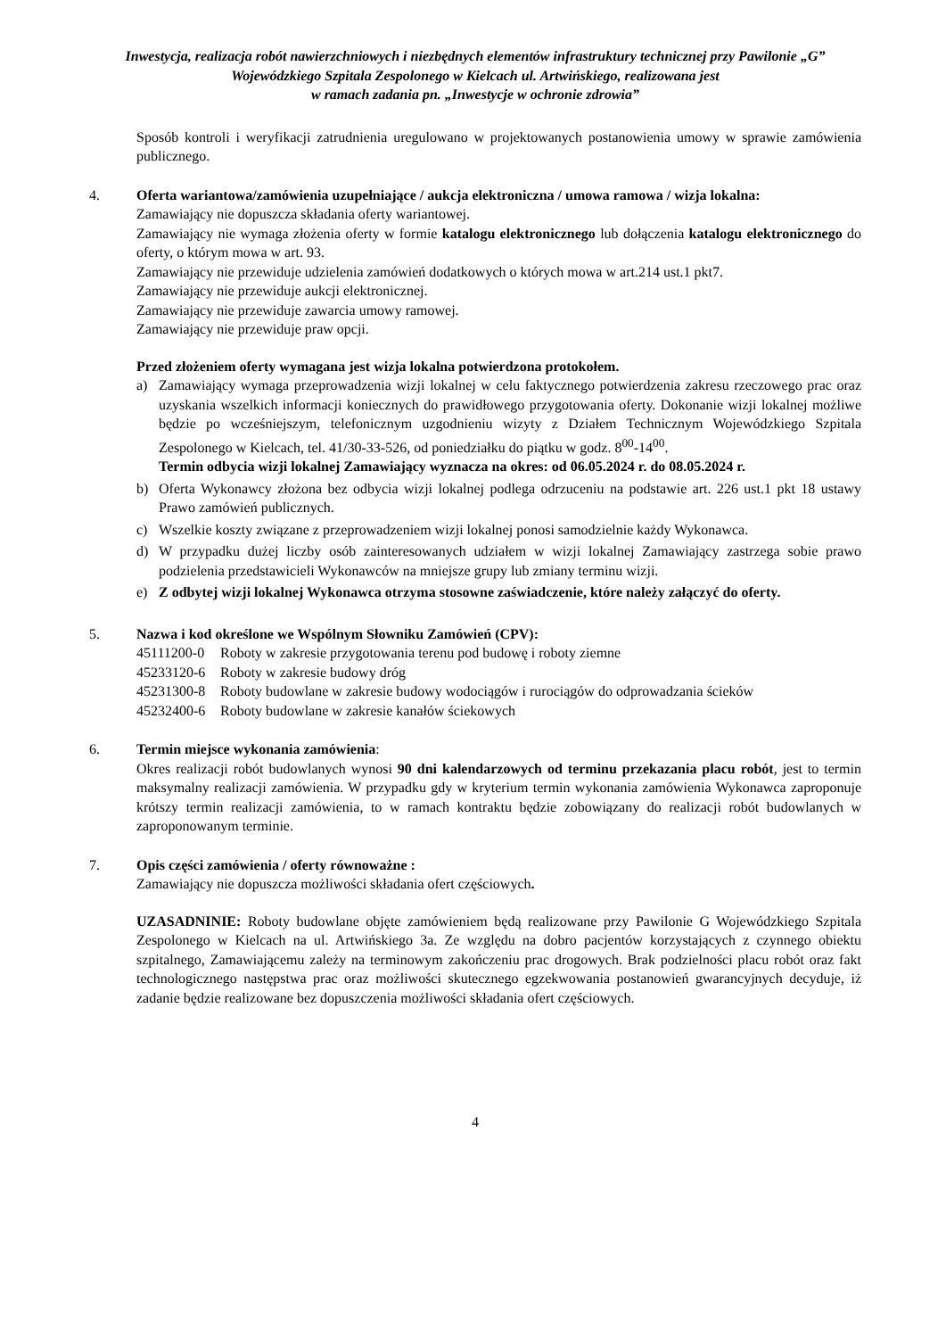Inwestycja, realizacja robót nawierzchniowych i niezbędnych elementów infrastruktury technicznej przy Pawilonie „G” Wojewódzkiego Szpitala Zespolonego w Kielcach ul. Artwińskiego, realizowana jest
w ramach zadania pn. „Inwestycje w ochronie zdrowia”
Sposób kontroli i weryfikacji zatrudnienia uregulowano w projektowanych postanowienia umowy w sprawie zamówienia publicznego.
4. Oferta wariantowa/zamówienia uzupełniające / aukcja elektroniczna / umowa ramowa / wizja lokalna:
Zamawiający nie dopuszcza składania oferty wariantowej.
Zamawiający nie wymaga złożenia oferty w formie katalogu elektronicznego lub dołączenia katalogu elektronicznego do oferty, o którym mowa w art. 93.
Zamawiający nie przewiduje udzielenia zamówień dodatkowych o których mowa w art.214 ust.1 pkt7.
Zamawiający nie przewiduje aukcji elektronicznej.
Zamawiający nie przewiduje zawarcia umowy ramowej.
Zamawiający nie przewiduje praw opcji.
Przed złożeniem oferty wymagana jest wizja lokalna potwierdzona protokołem.
a) Zamawiający wymaga przeprowadzenia wizji lokalnej w celu faktycznego potwierdzenia zakresu rzeczowego prac oraz uzyskania wszelkich informacji koniecznych do prawidłowego przygotowania oferty. Dokonanie wizji lokalnej możliwe będzie po wcześniejszym, telefonicznym uzgodnieniu wizyty z Działem Technicznym Wojewódzkiego Szpitala Zespolonego w Kielcach, tel. 41/30-33-526, od poniedziałku do piątku w godz. 8<sup>00</sup>-14<sup>00</sup>.
Termin odbycia wizji lokalnej Zamawiający wyznacza na okres: od 06.05.2024 r. do 08.05.2024 r.
b) Oferta Wykonawcy złożona bez odbycia wizji lokalnej podlega odrzuceniu na podstawie art. 226 ust.1 pkt 18 ustawy Prawo zamówień publicznych.
c) Wszelkie koszty związane z przeprowadzeniem wizji lokalnej ponosi samodzielnie każdy Wykonawca.
d) W przypadku dużej liczby osób zainteresowanych udziałem w wizji lokalnej Zamawiający zastrzega sobie prawo podzielenia przedstawicieli Wykonawców na mniejsze grupy lub zmiany terminu wizji.
e) Z odbytej wizji lokalnej Wykonawca otrzyma stosowne zaświadczenie, które należy załączyć do oferty.
5. Nazwa i kod określone we Wspólnym Słowniku Zamówień (CPV):
45111200-0 Roboty w zakresie przygotowania terenu pod budowę i roboty ziemne
45233120-6 Roboty w zakresie budowy dróg
45231300-8 Roboty budowlane w zakresie budowy wodociągów i rurociągów do odprowadzania ścieków
45232400-6 Roboty budowlane w zakresie kanałów ściekowych
6. Termin miejsce wykonania zamówienia:
Okres realizacji robót budowlanych wynosi 90 dni kalendarzowych od terminu przekazania placu robót, jest to termin maksymalny realizacji zamówienia. W przypadku gdy w kryterium termin wykonania zamówienia Wykonawca zaproponuje krótszy termin realizacji zamówienia, to w ramach kontraktu będzie zobowiązany do realizacji robót budowlanych w zaproponowanym terminie.
7. Opis części zamówienia / oferty równoważne :
Zamawiający nie dopuszcza możliwości składania ofert częściowych.
UZASADNINIE: Roboty budowlane objęte zamówieniem będą realizowane przy Pawilonie G Wojewódzkiego Szpitala Zespolonego w Kielcach na ul. Artwińskiego 3a. Ze względu na dobro pacjentów korzystających z czynnego obiektu szpitalnego, Zamawiającemu zależy na terminowym zakończeniu prac drogowych. Brak podzielności placu robót oraz fakt technologicznego następstwa prac oraz możliwości skutecznego egzekwowania postanowień gwarancyjnych decyduje, iż zadanie będzie realizowane bez dopuszczenia możliwości składania ofert częściowych.
4